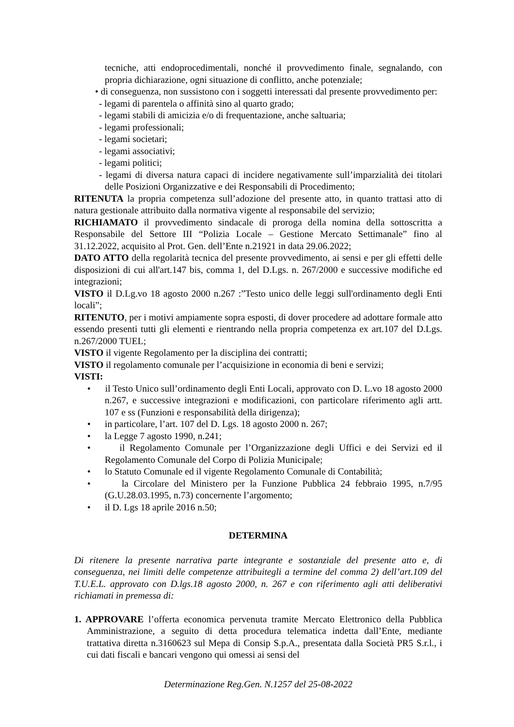tecniche, atti endoprocedimentali, nonché il provvedimento finale, segnalando, con propria dichiarazione, ogni situazione di conflitto, anche potenziale;
• di conseguenza, non sussistono con i soggetti interessati dal presente provvedimento per:
- legami di parentela o affinità sino al quarto grado;
- legami stabili di amicizia e/o di frequentazione, anche saltuaria;
- legami professionali;
- legami societari;
- legami associativi;
- legami politici;
- legami di diversa natura capaci di incidere negativamente sull’imparzialità dei titolari delle Posizioni Organizzative e dei Responsabili di Procedimento;
RITENUTA la propria competenza sull’adozione del presente atto, in quanto trattasi atto di natura gestionale attribuito dalla normativa vigente al responsabile del servizio;
RICHIAMATO il provvedimento sindacale di proroga della nomina della sottoscritta a Responsabile del Settore III “Polizia Locale – Gestione Mercato Settimanale” fino al 31.12.2022, acquisito al Prot. Gen. dell’Ente n.21921 in data 29.06.2022;
DATO ATTO della regolarità tecnica del presente provvedimento, ai sensi e per gli effetti delle disposizioni di cui all'art.147 bis, comma 1, del D.Lgs. n. 267/2000 e successive modifiche ed integrazioni;
VISTO il D.Lg.vo 18 agosto 2000 n.267 :”Testo unico delle leggi sull'ordinamento degli Enti locali”;
RITENUTO, per i motivi ampiamente sopra esposti, di dover procedere ad adottare formale atto essendo presenti tutti gli elementi e rientrando nella propria competenza ex art.107 del D.Lgs. n.267/2000 TUEL;
VISTO il vigente Regolamento per la disciplina dei contratti;
VISTO il regolamento comunale per l’acquisizione in economia di beni e servizi;
VISTI:
• il Testo Unico sull’ordinamento degli Enti Locali, approvato con D. L.vo 18 agosto 2000 n.267, e successive integrazioni e modificazioni, con particolare riferimento agli artt. 107 e ss (Funzioni e responsabilità della dirigenza);
• in particolare, l’art. 107 del D. Lgs. 18 agosto 2000 n. 267;
• la Legge 7 agosto 1990, n.241;
• il Regolamento Comunale per l’Organizzazione degli Uffici e dei Servizi ed il Regolamento Comunale del Corpo di Polizia Municipale;
• lo Statuto Comunale ed il vigente Regolamento Comunale di Contabilità;
• la Circolare del Ministero per la Funzione Pubblica 24 febbraio 1995, n.7/95 (G.U.28.03.1995, n.73) concernente l’argomento;
• il D. Lgs 18 aprile 2016 n.50;
DETERMINA
Di ritenere la presente narrativa parte integrante e sostanziale del presente atto e, di conseguenza, nei limiti delle competenze attribuitegli a termine del comma 2) dell’art.109 del T.U.E.L. approvato con D.lgs.18 agosto 2000, n. 267 e con riferimento agli atti deliberativi richiamati in premessa di:
1. APPROVARE l’offerta economica pervenuta tramite Mercato Elettronico della Pubblica Amministrazione, a seguito di detta procedura telematica indetta dall’Ente, mediante trattativa diretta n.3160623 sul Mepa di Consip S.p.A., presentata dalla Società PR5 S.r.l., i cui dati fiscali e bancari vengono qui omessi ai sensi del
Determinazione Reg.Gen. N.1257 del 25-08-2022